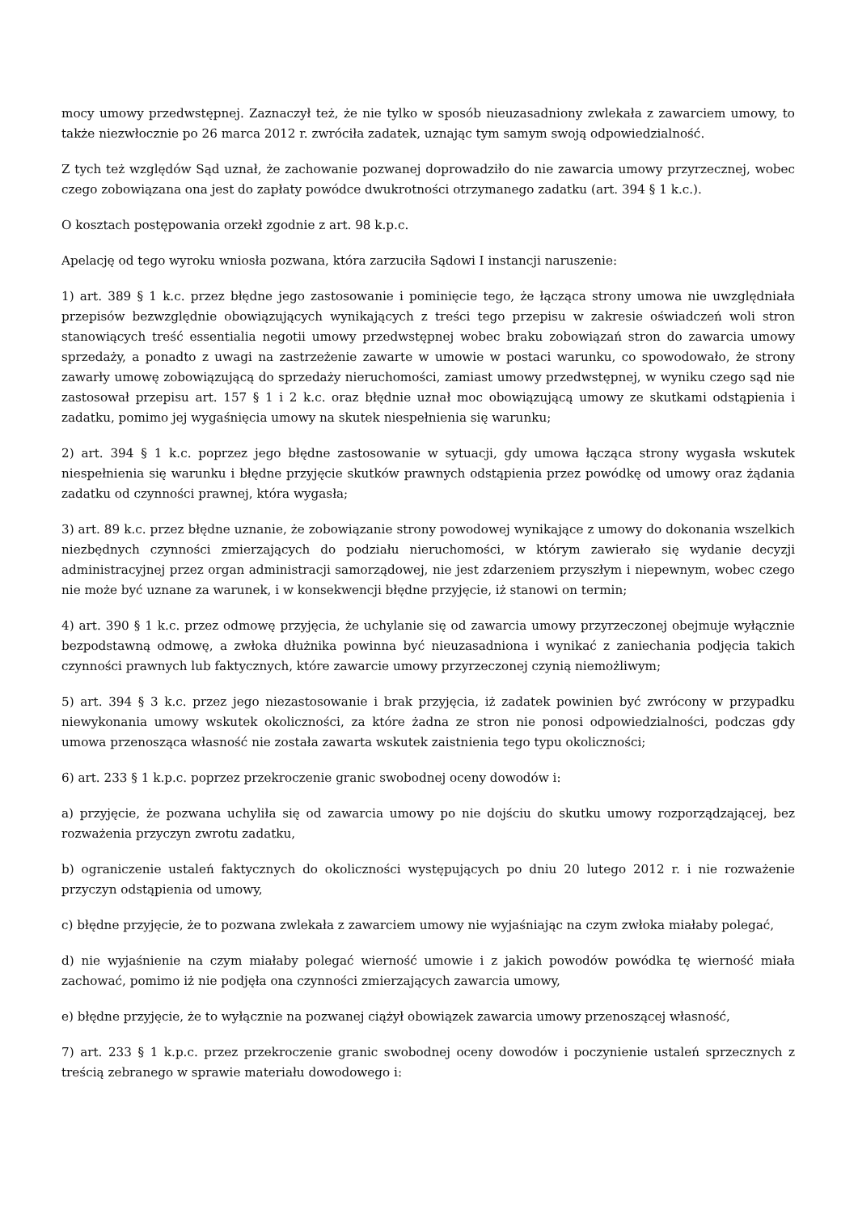mocy umowy przedwstępnej. Zaznaczył też, że nie tylko w sposób nieuzasadniony zwlekała z zawarciem umowy, to także niezwłocznie po 26 marca 2012 r. zwróciła zadatek, uznając tym samym swoją odpowiedzialność.
Z tych też względów Sąd uznał, że zachowanie pozwanej doprowadziło do nie zawarcia umowy przyrzecznej, wobec czego zobowiązana ona jest do zapłaty powódce dwukrotności otrzymanego zadatku (art. 394 § 1 k.c.).
O kosztach postępowania orzekł zgodnie z art. 98 k.p.c.
Apelację od tego wyroku wniosła pozwana, która zarzuciła Sądowi I instancji naruszenie:
1) art. 389 § 1 k.c. przez błędne jego zastosowanie i pominięcie tego, że łącząca strony umowa nie uwzględniała przepisów bezwzględnie obowiązujących wynikających z treści tego przepisu w zakresie oświadczeń woli stron stanowiących treść essentialia negotii umowy przedwstępnej wobec braku zobowiązań stron do zawarcia umowy sprzedaży, a ponadto z uwagi na zastrzeżenie zawarte w umowie w postaci warunku, co spowodowało, że strony zawarły umowę zobowiązującą do sprzedaży nieruchomości, zamiast umowy przedwstępnej, w wyniku czego sąd nie zastosował przepisu art. 157 § 1 i 2 k.c. oraz błędnie uznał moc obowiązującą umowy ze skutkami odstąpienia i zadatku, pomimo jej wygaśnięcia umowy na skutek niespełnienia się warunku;
2) art. 394 § 1 k.c. poprzez jego błędne zastosowanie w sytuacji, gdy umowa łącząca strony wygasła wskutek niespełnienia się warunku i błędne przyjęcie skutków prawnych odstąpienia przez powódkę od umowy oraz żądania zadatku od czynności prawnej, która wygasła;
3) art. 89 k.c. przez błędne uznanie, że zobowiązanie strony powodowej wynikające z umowy do dokonania wszelkich niezbędnych czynności zmierzających do podziału nieruchomości, w którym zawierało się wydanie decyzji administracyjnej przez organ administracji samorządowej, nie jest zdarzeniem przyszłym i niepewnym, wobec czego nie może być uznane za warunek, i w konsekwencji błędne przyjęcie, iż stanowi on termin;
4) art. 390 § 1 k.c. przez odmowę przyjęcia, że uchylanie się od zawarcia umowy przyrzeczonej obejmuje wyłącznie bezpodstawną odmowę, a zwłoka dłużnika powinna być nieuzasadniona i wynikać z zaniechania podjęcia takich czynności prawnych lub faktycznych, które zawarcie umowy przyrzeczonej czynią niemożliwym;
5) art. 394 § 3 k.c. przez jego niezastosowanie i brak przyjęcia, iż zadatek powinien być zwrócony w przypadku niewykonania umowy wskutek okoliczności, za które żadna ze stron nie ponosi odpowiedzialności, podczas gdy umowa przenosząca własność nie została zawarta wskutek zaistnienia tego typu okoliczności;
6) art. 233 § 1 k.p.c. poprzez przekroczenie granic swobodnej oceny dowodów i:
a) przyjęcie, że pozwana uchyliła się od zawarcia umowy po nie dojściu do skutku umowy rozporządzającej, bez rozważenia przyczyn zwrotu zadatku,
b) ograniczenie ustaleń faktycznych do okoliczności występujących po dniu 20 lutego 2012 r. i nie rozważenie przyczyn odstąpienia od umowy,
c) błędne przyjęcie, że to pozwana zwlekała z zawarciem umowy nie wyjaśniając na czym zwłoka miałaby polegać,
d) nie wyjaśnienie na czym miałaby polegać wierność umowie i z jakich powodów powódka tę wierność miała zachować, pomimo iż nie podjęła ona czynności zmierzających zawarcia umowy,
e) błędne przyjęcie, że to wyłącznie na pozwanej ciążył obowiązek zawarcia umowy przenoszącej własność,
7) art. 233 § 1 k.p.c. przez przekroczenie granic swobodnej oceny dowodów i poczynienie ustaleń sprzecznych z treścią zebranego w sprawie materiału dowodowego i: